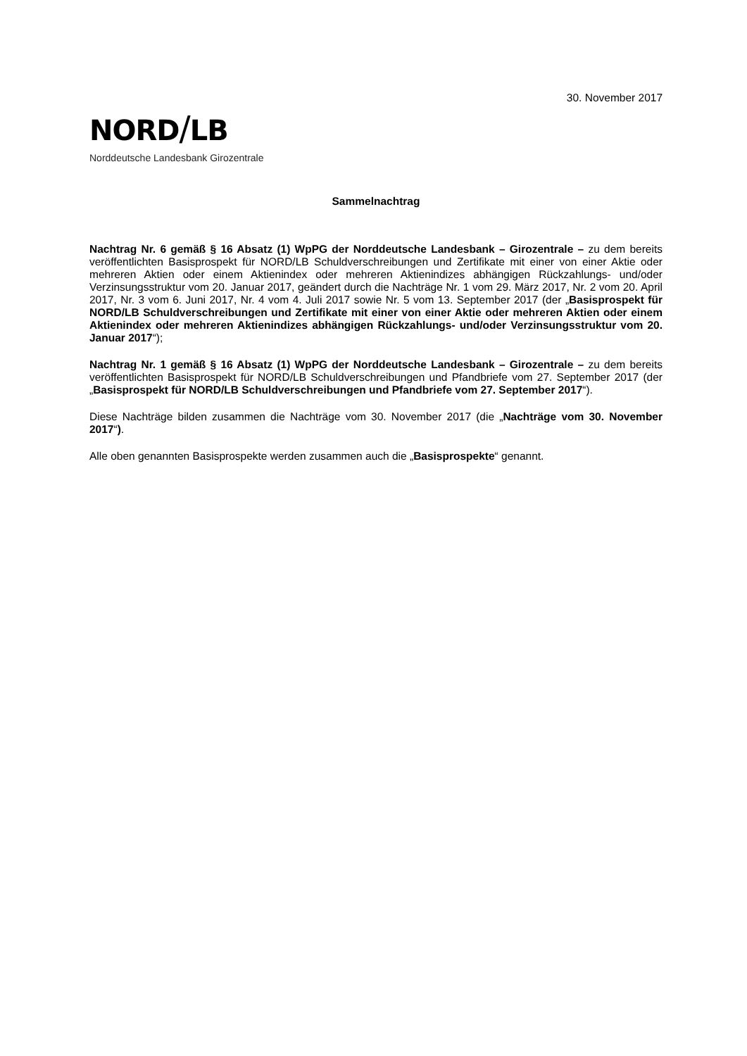30. November 2017
NORD/LB
Norddeutsche Landesbank Girozentrale
Sammelnachtrag
Nachtrag Nr. 6 gemäß § 16 Absatz (1) WpPG der Norddeutsche Landesbank – Girozentrale – zu dem bereits veröffentlichten Basisprospekt für NORD/LB Schuldverschreibungen und Zertifikate mit einer von einer Aktie oder mehreren Aktien oder einem Aktienindex oder mehreren Aktienindizes abhängigen Rückzahlungs- und/oder Verzinsungsstruktur vom 20. Januar 2017, geändert durch die Nachträge Nr. 1 vom 29. März 2017, Nr. 2 vom 20. April 2017, Nr. 3 vom 6. Juni 2017, Nr. 4 vom 4. Juli 2017 sowie Nr. 5 vom 13. September 2017 (der „Basisprospekt für NORD/LB Schuldverschreibungen und Zertifikate mit einer von einer Aktie oder mehreren Aktien oder einem Aktienindex oder mehreren Aktienindizes abhängigen Rückzahlungs- und/oder Verzinsungsstruktur vom 20. Januar 2017“);
Nachtrag Nr. 1 gemäß § 16 Absatz (1) WpPG der Norddeutsche Landesbank – Girozentrale – zu dem bereits veröffentlichten Basisprospekt für NORD/LB Schuldverschreibungen und Pfandbriefe vom 27. September 2017 (der „Basisprospekt für NORD/LB Schuldverschreibungen und Pfandbriefe vom 27. September 2017“).
Diese Nachträge bilden zusammen die Nachträge vom 30. November 2017 (die „Nachträge vom 30. November 2017“).
Alle oben genannten Basisprospekte werden zusammen auch die „Basisprospekte“ genannt.